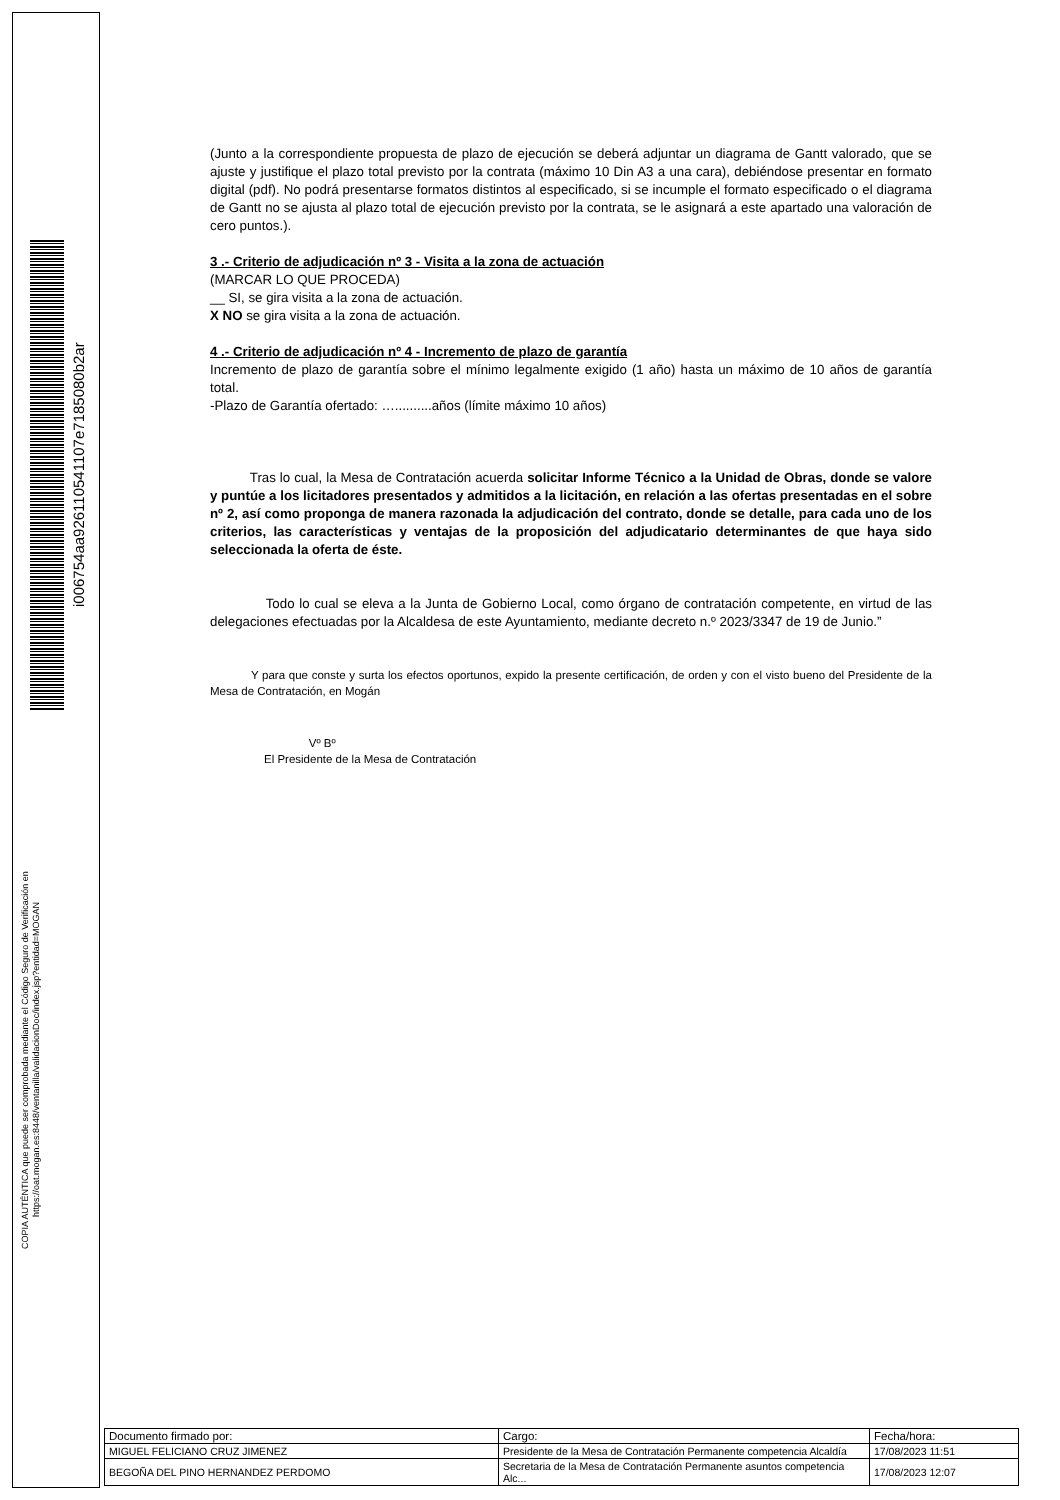i00675­4aa92611054­1107e7185080b2ar
COPIA AUTÉNTICA que puede ser comprobada mediante el Código Seguro de Verificación en https://oat.mogan.es:8448/ventanilla/validacionDoc/index.jsp?entidad=MOGAN
(Junto a la correspondiente propuesta de plazo de ejecución se deberá adjuntar un diagrama de Gantt valorado, que se ajuste y justifique el plazo total previsto por la contrata (máximo 10 Din A3 a una cara), debiéndose presentar en formato digital (pdf). No podrá presentarse formatos distintos al especificado, si se incumple el formato especificado o el diagrama de Gantt no se ajusta al plazo total de ejecución previsto por la contrata, se le asignará a este apartado una valoración de cero puntos.).
3 .- Criterio de adjudicación nº 3 - Visita a la zona de actuación
(MARCAR LO QUE PROCEDA)
__ SI, se gira visita a la zona de actuación.
X NO se gira visita a la zona de actuación.
4 .- Criterio de adjudicación nº 4 - Incremento de plazo de garantía
Incremento de plazo de garantía sobre el mínimo legalmente exigido (1 año) hasta un máximo de 10 años de garantía total.
-Plazo de Garantía ofertado: …..........años (límite máximo 10 años)
Tras lo cual, la Mesa de Contratación acuerda solicitar Informe Técnico a la Unidad de Obras, donde se valore y puntúe a los licitadores presentados y admitidos a la licitación, en relación a las ofertas presentadas en el sobre nº 2, así como proponga de manera razonada la adjudicación del contrato, donde se detalle, para cada uno de los criterios, las características y ventajas de la proposición del adjudicatario determinantes de que haya sido seleccionada la oferta de éste.
Todo lo cual se eleva a la Junta de Gobierno Local, como órgano de contratación competente, en virtud de las delegaciones efectuadas por la Alcaldesa de este Ayuntamiento, mediante decreto n.º 2023/3347 de 19 de Junio.”
Y para que conste y surta los efectos oportunos, expido la presente certificación, de orden y con el visto bueno del Presidente de la Mesa de Contratación, en Mogán
Vº Bº
El Presidente de la Mesa de Contratación
| Documento firmado por: | Cargo: | Fecha/hora: |
| --- | --- | --- |
| MIGUEL FELICIANO CRUZ JIMENEZ | Presidente de la Mesa de Contratación Permanente competencia Alcaldía | 17/08/2023 11:51 |
| BEGOÑA DEL PINO HERNANDEZ PERDOMO | Secretaria de la Mesa de Contratación Permanente asuntos competencia Alc... | 17/08/2023 12:07 |